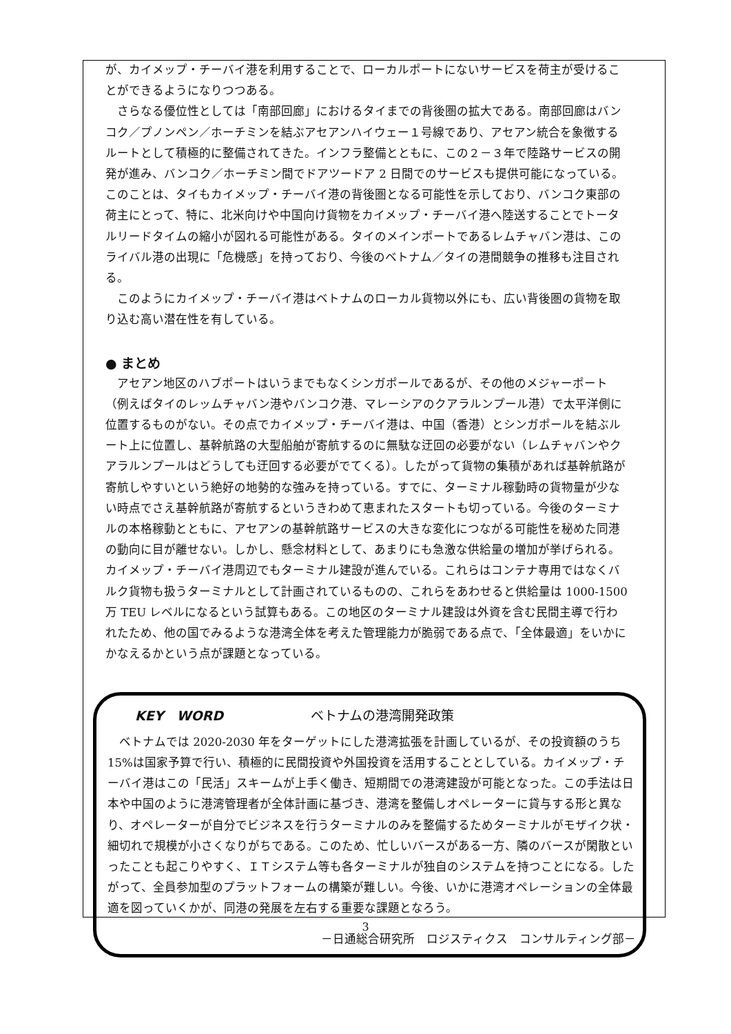が、カイメップ・チーバイ港を利用することで、ローカルポートにないサービスを荷主が受けることができるようになりつつある。
　さらなる優位性としては「南部回廊」におけるタイまでの背後圏の拡大である。南部回廊はバンコク／プノンペン／ホーチミンを結ぶアセアンハイウェー１号線であり、アセアン統合を象徴するルートとして積極的に整備されてきた。インフラ整備とともに、この２－３年で陸路サービスの開発が進み、バンコク／ホーチミン間でドアツードア 2 日間でのサービスも提供可能になっている。このことは、タイもカイメップ・チーバイ港の背後圏となる可能性を示しており、バンコク東部の荷主にとって、特に、北米向けや中国向け貨物をカイメップ・チーバイ港へ陸送することでトータルリードタイムの縮小が図れる可能性がある。タイのメインポートであるレムチャバン港は、このライバル港の出現に「危機感」を持っており、今後のベトナム／タイの港間競争の推移も注目される。
　このようにカイメップ・チーバイ港はベトナムのローカル貨物以外にも、広い背後圏の貨物を取り込む高い潜在性を有している。
● まとめ
　アセアン地区のハブポートはいうまでもなくシンガポールであるが、その他のメジャーポート（例えばタイのレッムチャバン港やバンコク港、マレーシアのクアラルンプール港）で太平洋側に位置するものがない。その点でカイメップ・チーバイ港は、中国（香港）とシンガポールを結ぶルート上に位置し、基幹航路の大型船舶が寄航するのに無駄な迂回の必要がない（レムチャバンやクアラルンプールはどうしても迂回する必要がでてくる）。したがって貨物の集積があれば基幹航路が寄航しやすいという絶好の地勢的な強みを持っている。すでに、ターミナル稼動時の貨物量が少ない時点でさえ基幹航路が寄航するというきわめて恵まれたスタートも切っている。今後のターミナルの本格稼動とともに、アセアンの基幹航路サービスの大きな変化につながる可能性を秘めた同港の動向に目が離せない。しかし、懸念材料として、あまりにも急激な供給量の増加が挙げられる。カイメップ・チーバイ港周辺でもターミナル建設が進んでいる。これらはコンテナ専用ではなくバルク貨物も扱うターミナルとして計画されているものの、これらをあわせると供給量は 1000-1500 万 TEU レベルになるという試算もある。この地区のターミナル建設は外資を含む民間主導で行われたため、他の国でみるような港湾全体を考えた管理能力が脆弱である点で、「全体最適」をいかにかなえるかという点が課題となっている。
KEY　WORD ベトナムの港湾開発政策
　ベトナムでは 2020-2030 年をターゲットにした港湾拡張を計画しているが、その投資額のうち 15%は国家予算で行い、積極的に民間投資や外国投資を活用することとしている。カイメップ・チーバイ港はこの「民活」スキームが上手く働き、短期間での港湾建設が可能となった。この手法は日本や中国のように港湾管理者が全体計画に基づき、港湾を整備しオペレーターに貸与する形と異なり、オペレーターが自分でビジネスを行うターミナルのみを整備するためターミナルがモザイク状・細切れで規模が小さくなりがちである。このため、忙しいバースがある一方、隣のバースが閑散といったことも起こりやすく、ＩＴシステム等も各ターミナルが独自のシステムを持つことになる。したがって、全員参加型のプラットフォームの構築が難しい。今後、いかに港湾オペレーションの全体最適を図っていくかが、同港の発展を左右する重要な課題となろう。
－日通総合研究所　ロジスティクス　コンサルティング部－
3